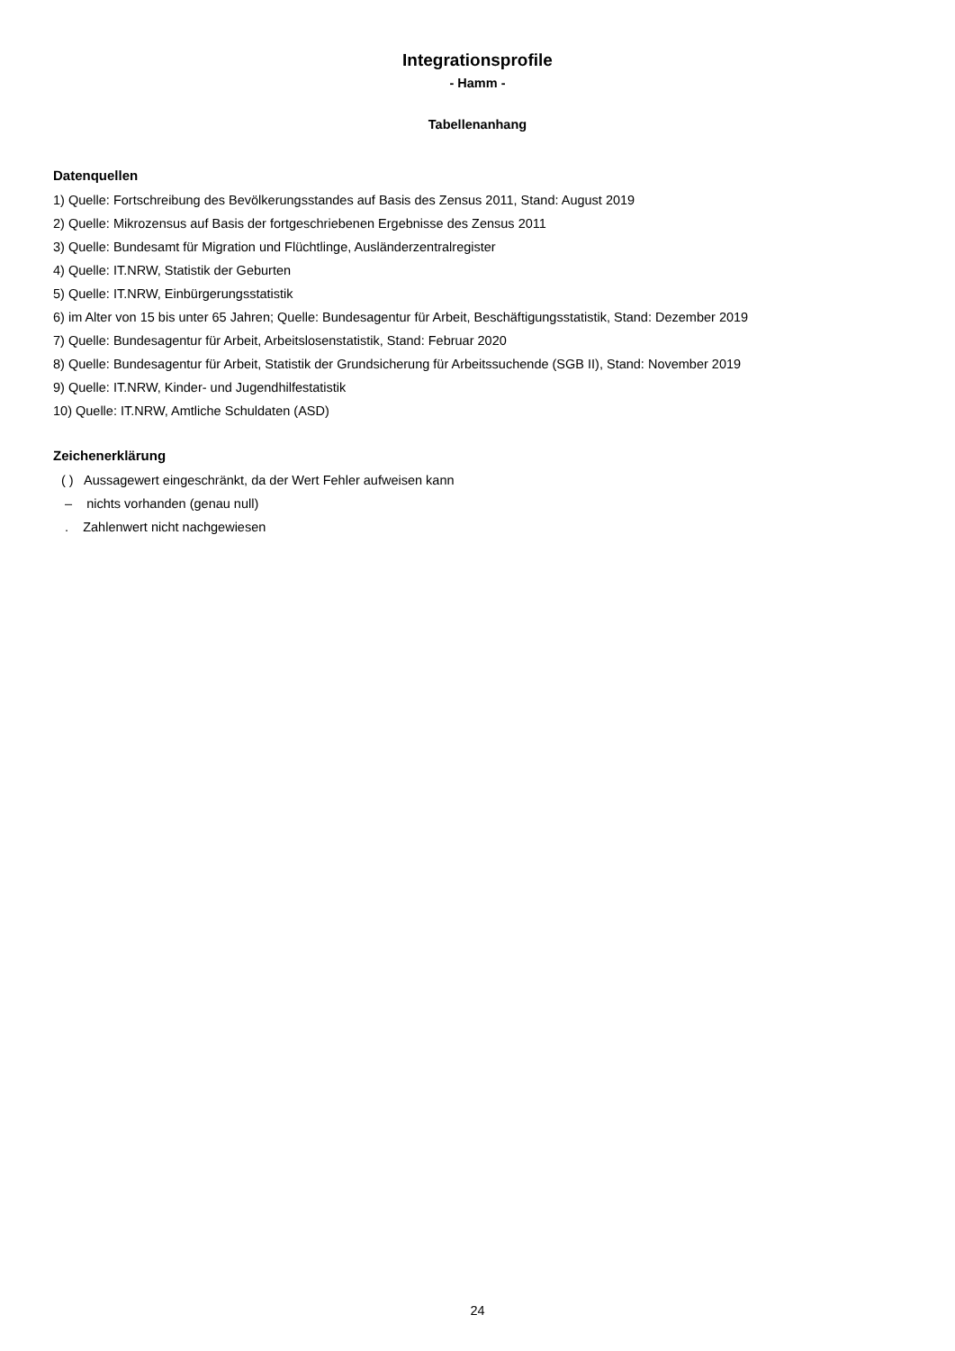Integrationsprofile
- Hamm -
Tabellenanhang
Datenquellen
1) Quelle: Fortschreibung des Bevölkerungsstandes auf Basis des Zensus 2011, Stand: August 2019
2) Quelle: Mikrozensus auf Basis der fortgeschriebenen Ergebnisse des Zensus 2011
3) Quelle: Bundesamt für Migration und Flüchtlinge, Ausländerzentralregister
4) Quelle: IT.NRW, Statistik der Geburten
5) Quelle: IT.NRW, Einbürgerungsstatistik
6) im Alter von 15 bis unter 65 Jahren; Quelle: Bundesagentur für Arbeit, Beschäftigungsstatistik, Stand: Dezember 2019
7) Quelle: Bundesagentur für Arbeit, Arbeitslosenstatistik, Stand: Februar 2020
8) Quelle: Bundesagentur für Arbeit, Statistik der Grundsicherung für Arbeitssuchende (SGB II), Stand: November 2019
9) Quelle: IT.NRW, Kinder- und Jugendhilfestatistik
10) Quelle: IT.NRW, Amtliche Schuldaten (ASD)
Zeichenerklärung
( ) Aussagewert eingeschränkt, da der Wert Fehler aufweisen kann
– nichts vorhanden (genau null)
. Zahlenwert nicht nachgewiesen
24